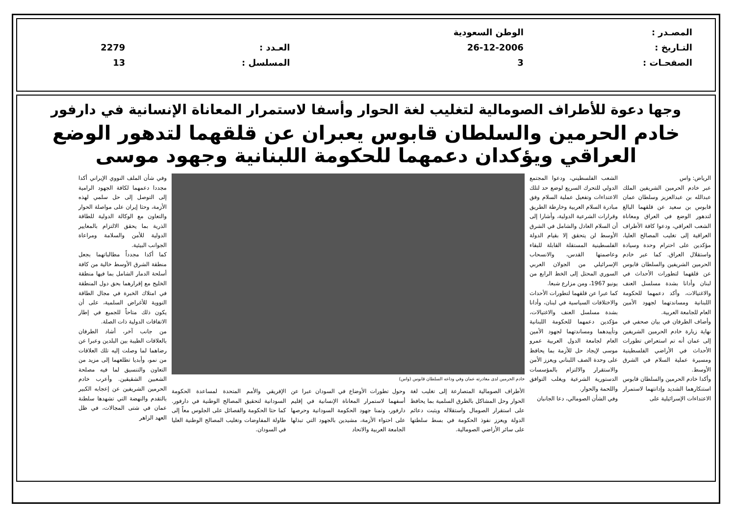| المصـدر : | الوطن السعودية | | |
| التـاريخ : | 26-12-2006 | العـدد : | 2279 |
| الصفحـات : | 3 | المسلسل : | 13 |
وجها دعوة للأطراف الصومالية لتغليب لغة الحوار وأسفا لاستمرار المعاناة الإنسانية في دارفور
خادم الحرمين والسلطان قابوس يعبران عن قلقهما لتدهور الوضع العراقي ويؤكدان دعمهما للحكومة اللبنانية وجهود موسى
الرياض: واس
عبر خادم الحرمين الشريفين الملك عبدالله بن عبدالعزيز وسلطان عمان قابوس بن سعيد عن قلقهما البالغ لتدهور الوضع في العراق ومعاناة الشعب العراقي، ودعوا كافة الأطراف العراقية إلى تغليب المصالح العليا، مؤكدين على احترام وحدة وسيادة واستقلال العراق. كما عبر خادم الحرمين الشريفين والسلطان قابوس عن قلقهما لتطورات الأحداث في لبنان وأدانا بشدة مسلسل العنف والاغتيالات، وأكد دعمهما للحكومة اللبنانية ومساندتهما لجهود الأمين العام للجامعة العربية.
وأضاف الطرفان في بيان صحفي في نهاية زيارة خادم الحرمين الشريفين إلى عمان أنه تم استعراض تطورات الأحداث في الأراضي الفلسطينية ومسيرة عملية السلام في الشرق الأوسط.
وأكدا خادم الحرمين والسلطان قابوس استنكارهما الشديد وإدانتهما لاستمرار الاعتداءات الإسرائيلية على
الشعب الفلسطيني، ودعوا المجتمع الدولي للتحرك السريع لوضع حد لتلك الاعتداءات وتفعيل عملية السلام وفق مبادرة السلام العربية وخارطة الطريق وقرارات الشرعية الدولية، وأشارا إلى أن السلام العادل والشامل في الشرق الأوسط لن يتحقق إلا بقيام الدولة الفلسطينية المستقلة القابلة للبقاء وعاصمتها القدس، والانسحاب الإسرائيلي من الجولان العربي السوري المحتل إلى الخط الرابع من يونيو 1967، ومن مزارع شبعا.
كما عبرا عن قلقهما لتطورات الأحداث والاختلافات السياسية في لبنان، وأدانا بشدة مسلسل العنف والاغتيالات، مؤكدين دعمهما للحكومة اللبنانية وتأييدهما ومساندتهما لجهود الأمين العام لجامعة الدول العربية عمرو موسى لإيجاد حل للأزمة بما يحافظ على وحدة الصف اللبناني ويعزز الأمن والاستقرار والالتزام بالمؤسسات الدستورية الشرعية ويغلب التوافق واللحمة والحوار.
وفي الشأن الصومالي، دعا الجانبان
خادم الحرمين لدى مغادرته عمان وفي وداعه السلطان قابوس (واس)
الأطراف الصومالية المتصارعة إلى تغليب لغة الحوار وحل المشاكل بالطرق السلمية بما يحافظ على استقرار الصومال واستقلاله ويثبت دعائم الدولة ويعزز نفوذ الحكومة في بسط سلطتها على سائر الأراضي الصومالية.
وحول تطورات الأوضاع في السودان عبرا عن أسفهما لاستمرار المعاناة الإنسانية في إقليم دارفور، وثمنا جهود الحكومة السودانية وحرصها على احتواء الأزمة، مشيدين بالجهود التي تبذلها الجامعة العربية والاتحاد
الإفريقي والأمم المتحدة لمساعدة الحكومة السودانية لتحقيق المصالح الوطنية في دارفور. كما حثا الحكومة والفصائل على الجلوس معاً إلى طاولة المفاوضات وتغليب المصالح الوطنية العليا في السودان.
وفي شأن الملف النووي الإيراني أكدا مجددا دعمهما لكافة الجهود الرامية إلى التوصل إلى حل سلمي لهذه الأزمة، وحثا إيران على مواصلة الحوار والتعاون مع الوكالة الدولية للطاقة الذرية بما يحقق الالتزام بالمعايير الدولية للأمن والسلامة ومراعاة الجوانب البيئية.
كما أكدا مجدداً مطالباتهما بجعل منطقة الشرق الأوسط خالية من كافة أسلحة الدمار الشامل بما فيها منطقة الخليج مع إقرارهما بحق دول المنطقة في امتلاك الخبرة في مجال الطاقة النووية للأغراض السلمية، على أن يكون ذلك متاحاً للجميع في إطار الاتفاقات الدولية ذات الصلة.
من جانب آخر، أشاد الطرفان بالعلاقات الطيبة بين البلدين وعبرا عن رضاهما لما وصلت إليه تلك العلاقات من نمو، وأبديا تطلعهما إلى مزيد من التعاون والتنسيق لما فيه مصلحة الشعبين الشقيقين. وأعرب خادم الحرمين الشريفين عن إعجابه الكبير بالتقدم والنهضة التي تشهدها سلطنة عمان في شتى المجالات، في ظل العهد الزاهر